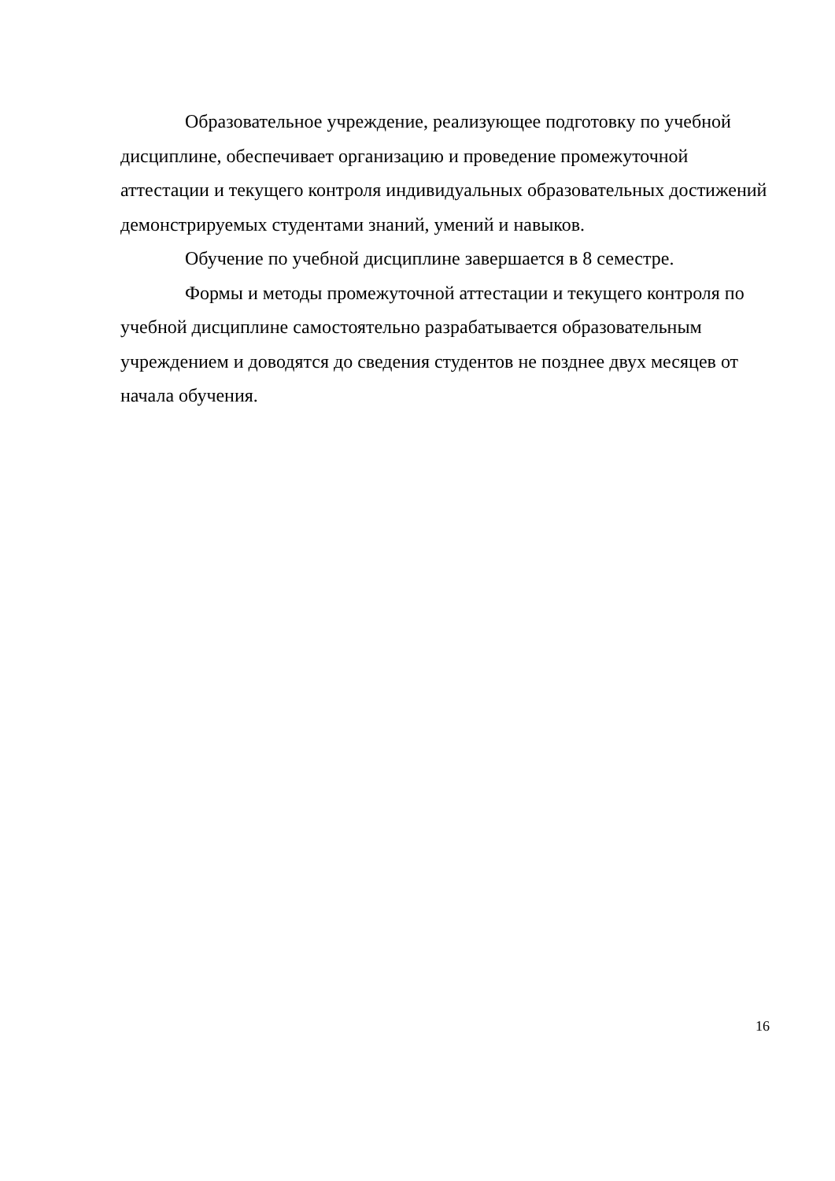Образовательное учреждение, реализующее подготовку по учебной дисциплине, обеспечивает организацию и проведение промежуточной аттестации и текущего контроля индивидуальных образовательных достижений демонстрируемых студентами знаний, умений и навыков.
Обучение по учебной дисциплине завершается в 8 семестре.
Формы и методы промежуточной аттестации и текущего контроля по учебной дисциплине самостоятельно разрабатывается образовательным учреждением и доводятся до сведения студентов не позднее двух месяцев от начала обучения.
16